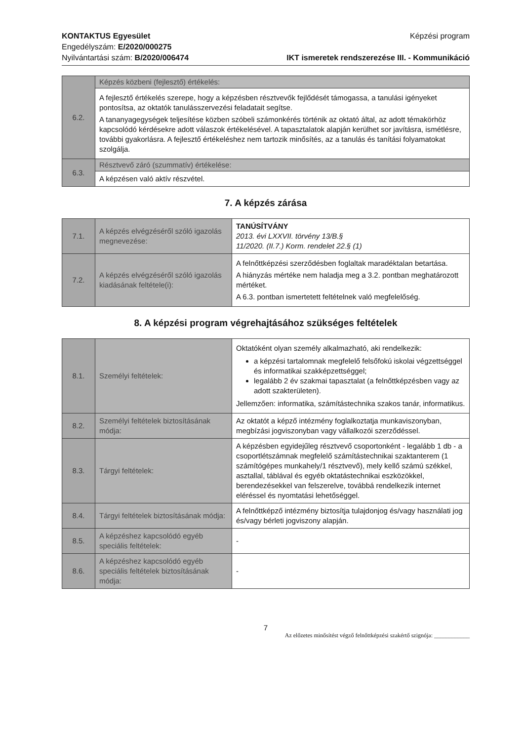KONTAKTUS Egyesület
Engedélyszám: E/2020/000275
Nyilvántartási szám: B/2020/006474
Képzési program
IKT ismeretek rendszerezése III. - Kommunikáció
| 6.2. | Képzés közbeni (fejlesztő) értékelés: |
| | A fejlesztő értékelés szerepe, hogy a képzésben résztvevők fejlődését támogassa, a tanulási igényeket pontosítsa, az oktatók tanulásszervezési feladatait segítse. A tananyagegységek teljesítése közben szóbeli számonkérés történik az oktató által, az adott témakörhöz kapcsolódó kérdésekre adott válaszok értékelésével. A tapasztalatok alapján kerülhet sor javításra, ismétlésre, további gyakorlásra. A fejlesztő értékeléshez nem tartozik minősítés, az a tanulás és tanítási folyamatokat szolgálja. |
| 6.3. | Résztvevő záró (szummatív) értékelése: |
| | A képzésen való aktív részvétel. |
7. A képzés zárása
| 7.1. | A képzés elvégzéséről szóló igazolás megnevezése: | TANÚSÍTVÁNY 2013. évi LXXVII. törvény 13/B.§ 11/2020. (II.7.) Korm. rendelet 22.§ (1) |
| 7.2. | A képzés elvégzéséről szóló igazolás kiadásának feltétele(i): | A felnőttképzési szerződésben foglaltak maradéktalan betartása. A hiányzás mértéke nem haladja meg a 3.2. pontban meghatározott mértéket. A 6.3. pontban ismertetett feltételnek való megfelelőség. |
8. A képzési program végrehajtásához szükséges feltételek
| 8.1. | Személyi feltételek: | Oktatóként olyan személy alkalmazható, aki rendelkezik: a képzési tartalomnak megfelelő felsőfokú iskolai végzettséggel és informatikai szakképzettséggel; legalább 2 év szakmai tapasztalat (a felnőttképzésben vagy az adott szakterületen). Jellemzően: informatika, számítástechnika szakos tanár, informatikus. |
| 8.2. | Személyi feltételek biztosításának módja: | Az oktatót a képző intézmény foglalkoztatja munkaviszonyban, megbízási jogviszonyban vagy vállalkozói szerződéssel. |
| 8.3. | Tárgyi feltételek: | A képzésben egyidejűleg résztvevő csoportonként - legalább 1 db - a csoportlétszámnak megfelelő számítástechnikai szaktanterem (1 számítógépes munkahely/1 résztvevő), mely kellő számú székkel, asztallal, táblával és egyéb oktatástechnikai eszközökkel, berendezésekkel van felszerelve, továbbá rendelkezik internet eléréssel és nyomtatási lehetőséggel. |
| 8.4. | Tárgyi feltételek biztosításának módja: | A felnőttképző intézmény biztosítja tulajdonjog és/vagy használati jog és/vagy bérleti jogviszony alapján. |
| 8.5. | A képzéshez kapcsolódó egyéb speciális feltételek: | - |
| 8.6. | A képzéshez kapcsolódó egyéb speciális feltételek biztosításának módja: | - |
7
Az előzetes minősítést végző felnőttképzési szakértő szignója: ____________